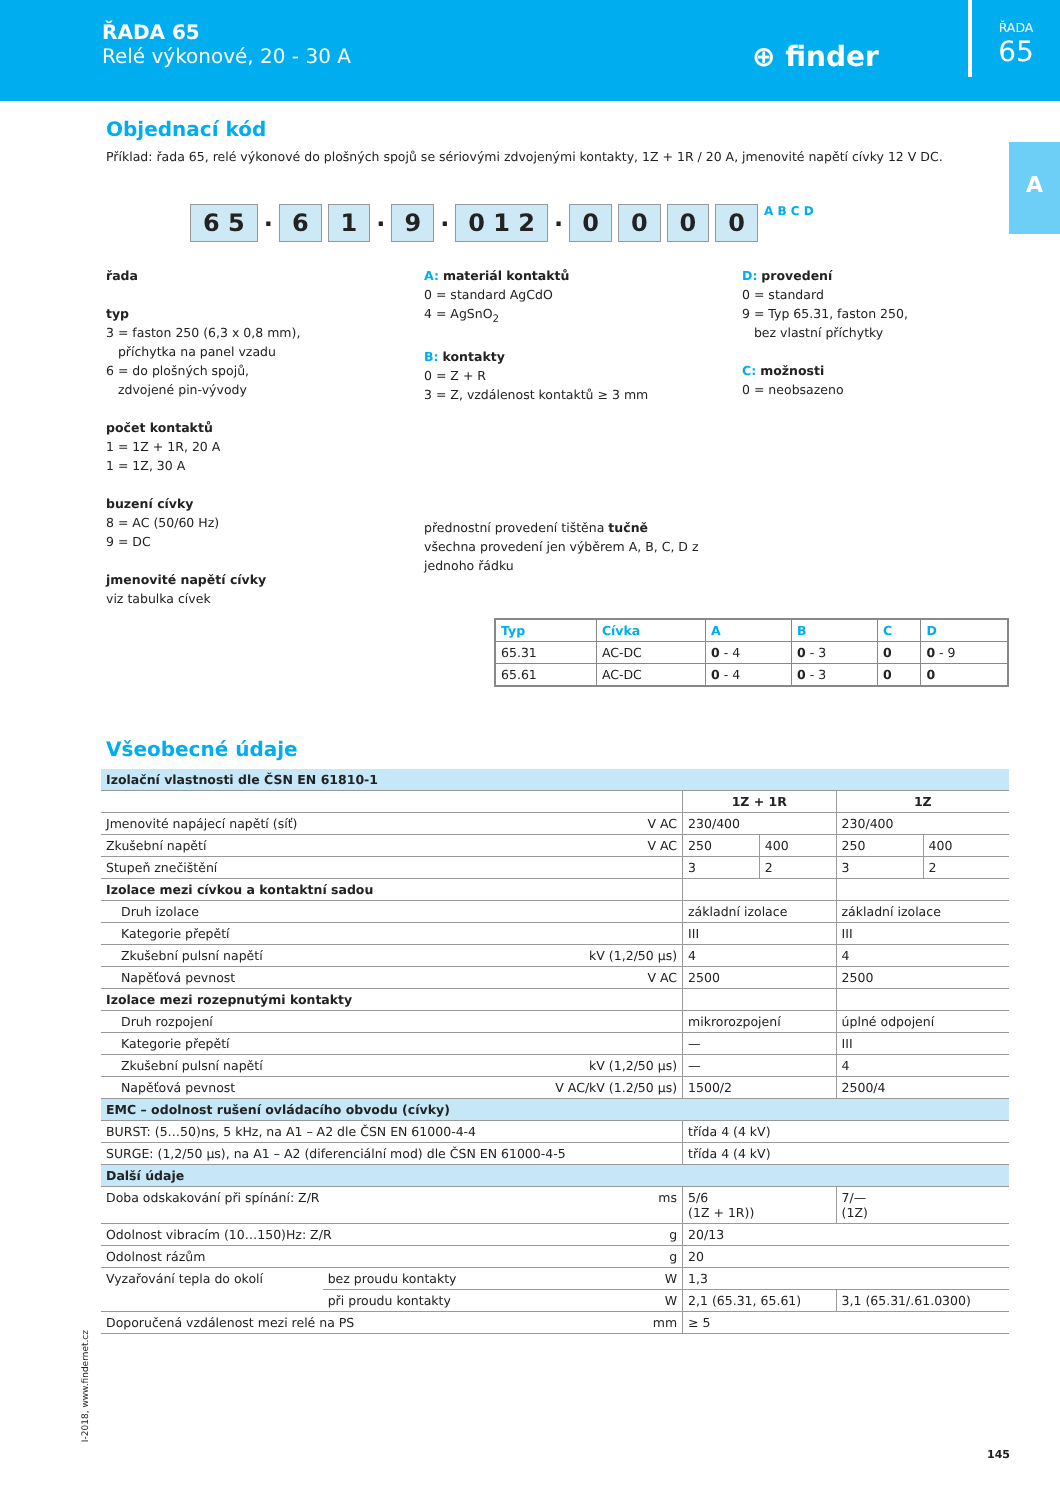ŘADA 65
Relé výkonové, 20 - 30 A
⊕ finder
ŘADA
65
A
Objednací kód
Příklad: řada 65, relé výkonové do plošných spojů se sériovými zdvojenými kontakty, 1Z + 1R / 20 A, jmenovité napětí cívky 12 V DC.
6 5. 6 1. 9. 0 1 2. 0000 A B C D
řada
typ
3 = faston 250 (6,3 x 0,8 mm),
příchytka na panel vzadu
6 = do plošných spojů,
zdvojené pin-vývody
počet kontaktů
1 = 1Z + 1R, 20 A
1 = 1Z, 30 A
buzení cívky
8 = AC (50/60 Hz)
9 = DC
jmenovité napětí cívky
viz tabulka cívek
A: materiál kontaktů
0 = standard AgCdO
4 = AgSnO<sub>2</sub>
B: kontakty
0 = Z + R
3 = Z, vzdálenost kontaktů ≥ 3 mm
přednostní provedení tištěna tučně
všechna provedení jen výběrem A, B, C, D z jednoho řádku
D: provedení
0 = standard
9 = Typ 65.31, faston 250,
bez vlastní příchytky
C: možnosti
0 = neobsazeno
| Typ | Cívka | A | B | C | D |
| --- | --- | --- | --- | --- | --- |
| 65.31 | AC-DC | 0 - 4 | 0 - 3 | 0 | 0 - 9 |
| 65.61 | AC-DC | 0 - 4 | 0 - 3 | 0 | 0 |
Všeobecné údaje
| Izolační vlastnosti dle ČSN EN 61810-1 | | | | | | |
| | | | 1Z + 1R | | 1Z | |
| Jmenovité napájecí napětí (síť) | | V AC | 230/400 | | 230/400 | |
| Zkušební napětí | | V AC | 250 | 400 | 250 | 400 |
| Stupeň znečištění | | | 3 | 2 | 3 | 2 |
| Izolace mezi cívkou a kontaktní sadou | | | | | | |
| Druh izolace | | | základní izolace | | základní izolace | |
| Kategorie přepětí | | | III | | III | |
| Zkušební pulsní napětí | | kV (1,2/50 µs) | 4 | | 4 | |
| Napěťová pevnost | | V AC | 2500 | | 2500 | |
| Izolace mezi rozepnutými kontakty | | | | | | |
| Druh rozpojení | | | mikrorozpojení | | úplné odpojení | |
| Kategorie přepětí | | | — | | III | |
| Zkušební pulsní napětí | | kV (1,2/50 µs) | — | | 4 | |
| Napěťová pevnost | | V AC/kV (1.2/50 µs) | 1500/2 | | 2500/4 | |
| EMC – odolnost rušení ovládacího obvodu (cívky) | | | | | | |
| BURST: (5…50)ns, 5 kHz, na A1 – A2 dle ČSN EN 61000-4-4 | | | třída 4 (4 kV) | | | |
| SURGE: (1,2/50 µs), na A1 – A2 (diferenciální mod) dle ČSN EN 61000-4-5 | | | třída 4 (4 kV) | | | |
| Další údaje | | | | | | |
| Doba odskakování při spínání: Z/R | | ms | 5/6 (1Z + 1R)) | | 7/— (1Z) | |
| Odolnost vibracím (10…150)Hz: Z/R | | g | 20/13 | | | |
| Odolnost rázům | | g | 20 | | | |
| Vyzařování tepla do okolí | bez proudu kontakty | W | 1,3 | | | |
| | při proudu kontakty | W | 2,1 (65.31, 65.61) | | 3,1 (65.31/.61.0300) | |
| Doporučená vzdálenost mezi relé na PS | | mm | ≥ 5 | | | |
I-2018, www.findernet.cz
145